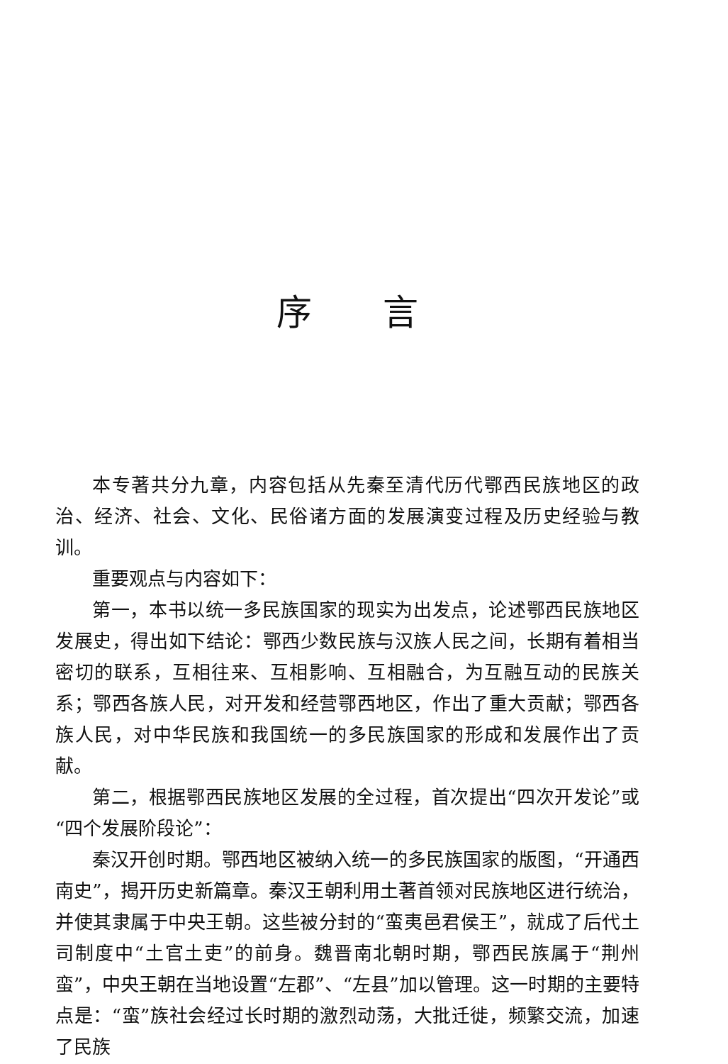序言
本专著共分九章，内容包括从先秦至清代历代鄂西民族地区的政治、经济、社会、文化、民俗诸方面的发展演变过程及历史经验与教训。
重要观点与内容如下：
第一，本书以统一多民族国家的现实为出发点，论述鄂西民族地区发展史，得出如下结论：鄂西少数民族与汉族人民之间，长期有着相当密切的联系，互相往来、互相影响、互相融合，为互融互动的民族关系；鄂西各族人民，对开发和经营鄂西地区，作出了重大贡献；鄂西各族人民，对中华民族和我国统一的多民族国家的形成和发展作出了贡献。
第二，根据鄂西民族地区发展的全过程，首次提出“四次开发论”或“四个发展阶段论”：
秦汉开创时期。鄂西地区被纳入统一的多民族国家的版图，“开通西南史”，揭开历史新篇章。秦汉王朝利用土著首领对民族地区进行统治，并使其隶属于中央王朝。这些被分封的“蛮夷邑君侯王”，就成了后代土司制度中“土官土吏”的前身。魏晋南北朝时期，鄂西民族属于“荆州蛮”，中央王朝在当地设置“左郡”、“左县”加以管理。这一时期的主要特点是：“蛮”族社会经过长时期的激烈动荡，大批迁徙，频繁交流，加速了民族